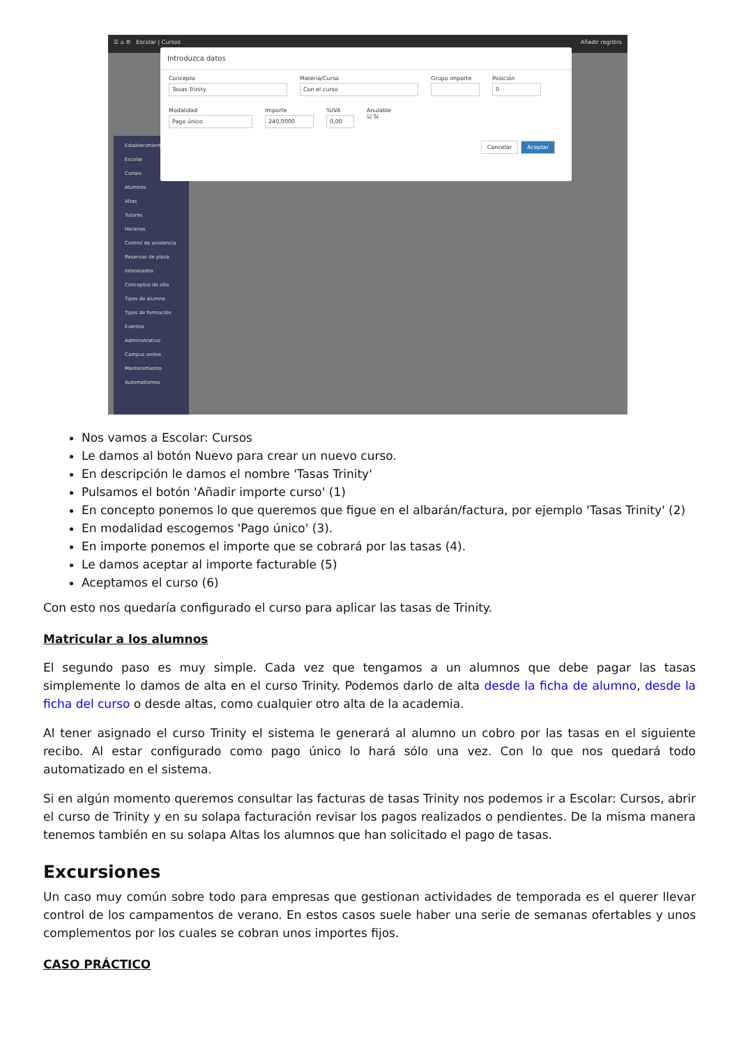☰ ⌂ ⚙ Escolar | Cursos Añadir registro
Establecimiento
Escolar
Cursos
Alumnos
Altas
Tutores
Horarios
Control de asistencia
Reservas de plaza
Interesados
Conceptos de alta
Tipos de alumno
Tipos de formación
Eventos
Administrativo
Campus online
Mantenimiento
Automatismos
Introduzca datos
Concepto
Tasas Trinity
Materia/Curso
Con el curso
Grupo importe Posición
0
Modalidad
Pago único
Importe
240,0000
%IVA
0,00
Anulable
☑ Sí
Cancelar Aceptar
Nos vamos a Escolar: Cursos
Le damos al botón Nuevo para crear un nuevo curso.
En descripción le damos el nombre 'Tasas Trinity'
Pulsamos el botón 'Añadir importe curso' (1)
En concepto ponemos lo que queremos que figue en el albarán/factura, por ejemplo 'Tasas Trinity' (2)
En modalidad escogemos 'Pago único' (3).
En importe ponemos el importe que se cobrará por las tasas (4).
Le damos aceptar al importe facturable (5)
Aceptamos el curso (6)
Con esto nos quedaría configurado el curso para aplicar las tasas de Trinity.
Matricular a los alumnos
El segundo paso es muy simple. Cada vez que tengamos a un alumnos que debe pagar las tasas simplemente lo damos de alta en el curso Trinity. Podemos darlo de alta desde la ficha de alumno, desde la ficha del curso o desde altas, como cualquier otro alta de la academia.
Al tener asignado el curso Trinity el sistema le generará al alumno un cobro por las tasas en el siguiente recibo. Al estar configurado como pago único lo hará sólo una vez. Con lo que nos quedará todo automatizado en el sistema.
Si en algún momento queremos consultar las facturas de tasas Trinity nos podemos ir a Escolar: Cursos, abrir el curso de Trinity y en su solapa facturación revisar los pagos realizados o pendientes. De la misma manera tenemos también en su solapa Altas los alumnos que han solicitado el pago de tasas.
Excursiones
Un caso muy común sobre todo para empresas que gestionan actividades de temporada es el querer llevar control de los campamentos de verano. En estos casos suele haber una serie de semanas ofertables y unos complementos por los cuales se cobran unos importes fijos.
CASO PRÁCTICO